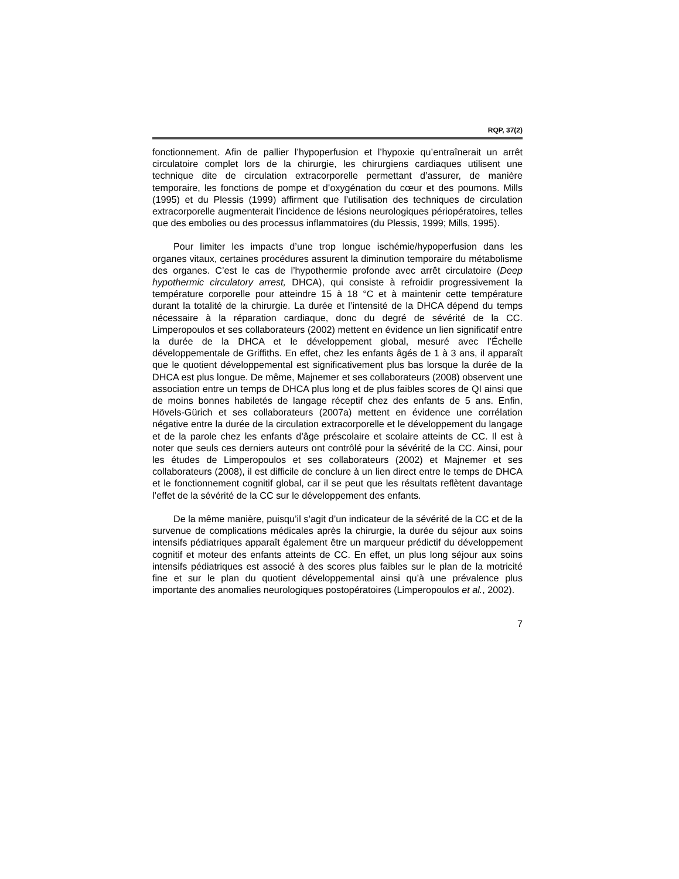RQP, 37(2)
fonctionnement. Afin de pallier l’hypoperfusion et l’hypoxie qu’entraînerait un arrêt circulatoire complet lors de la chirurgie, les chirurgiens cardiaques utilisent une technique dite de circulation extracorporelle permettant d’assurer, de manière temporaire, les fonctions de pompe et d’oxygénation du cœur et des poumons. Mills (1995) et du Plessis (1999) affirment que l’utilisation des techniques de circulation extracorporelle augmenterait l’incidence de lésions neurologiques périopératoires, telles que des embolies ou des processus inflammatoires (du Plessis, 1999; Mills, 1995).
Pour limiter les impacts d’une trop longue ischémie/hypoperfusion dans les organes vitaux, certaines procédures assurent la diminution temporaire du métabolisme des organes. C’est le cas de l’hypothermie profonde avec arrêt circulatoire (Deep hypothermic circulatory arrest, DHCA), qui consiste à refroidir progressivement la température corporelle pour atteindre 15 à 18 °C et à maintenir cette température durant la totalité de la chirurgie. La durée et l’intensité de la DHCA dépend du temps nécessaire à la réparation cardiaque, donc du degré de sévérité de la CC. Limperopoulos et ses collaborateurs (2002) mettent en évidence un lien significatif entre la durée de la DHCA et le développement global, mesuré avec l’Échelle développementale de Griffiths. En effet, chez les enfants âgés de 1 à 3 ans, il apparaît que le quotient développemental est significativement plus bas lorsque la durée de la DHCA est plus longue. De même, Majnemer et ses collaborateurs (2008) observent une association entre un temps de DHCA plus long et de plus faibles scores de QI ainsi que de moins bonnes habiletés de langage réceptif chez des enfants de 5 ans. Enfin, Hövels-Gürich et ses collaborateurs (2007a) mettent en évidence une corrélation négative entre la durée de la circulation extracorporelle et le développement du langage et de la parole chez les enfants d’âge préscolaire et scolaire atteints de CC. Il est à noter que seuls ces derniers auteurs ont contrôlé pour la sévérité de la CC. Ainsi, pour les études de Limperopoulos et ses collaborateurs (2002) et Majnemer et ses collaborateurs (2008), il est difficile de conclure à un lien direct entre le temps de DHCA et le fonctionnement cognitif global, car il se peut que les résultats reflètent davantage l’effet de la sévérité de la CC sur le développement des enfants.
De la même manière, puisqu’il s’agit d’un indicateur de la sévérité de la CC et de la survenue de complications médicales après la chirurgie, la durée du séjour aux soins intensifs pédiatriques apparaît également être un marqueur prédictif du développement cognitif et moteur des enfants atteints de CC. En effet, un plus long séjour aux soins intensifs pédiatriques est associé à des scores plus faibles sur le plan de la motricité fine et sur le plan du quotient développemental ainsi qu’à une prévalence plus importante des anomalies neurologiques postopératoires (Limperopoulos et al., 2002).
7